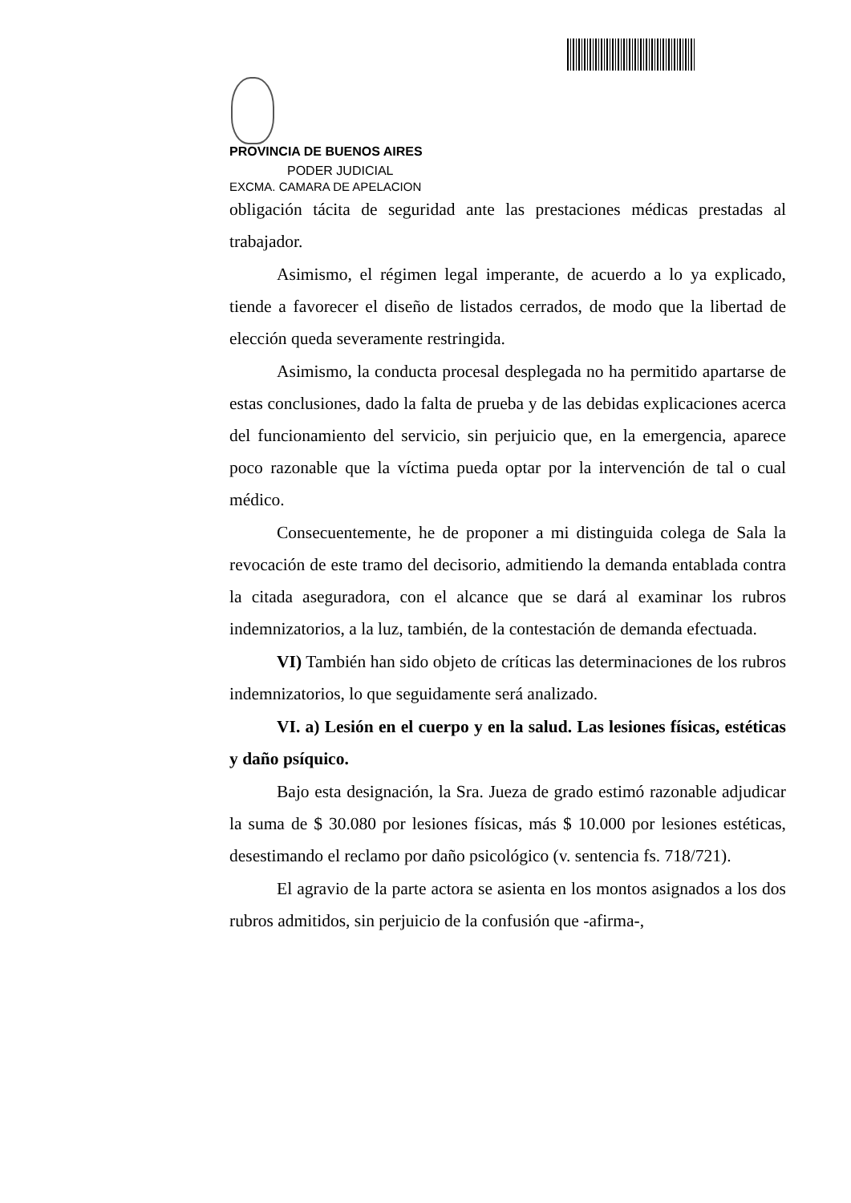PROVINCIA DE BUENOS AIRES
PODER JUDICIAL
EXCMA. CAMARA DE APELACION
obligación tácita de seguridad ante las prestaciones médicas prestadas al trabajador.
Asimismo, el régimen legal imperante, de acuerdo a lo ya explicado, tiende a favorecer el diseño de listados cerrados, de modo que la libertad de elección queda severamente restringida.
Asimismo, la conducta procesal desplegada no ha permitido apartarse de estas conclusiones, dado la falta de prueba y de las debidas explicaciones acerca del funcionamiento del servicio, sin perjuicio que, en la emergencia, aparece poco razonable que la víctima pueda optar por la intervención de tal o cual médico.
Consecuentemente, he de proponer a mi distinguida colega de Sala la revocación de este tramo del decisorio, admitiendo la demanda entablada contra la citada aseguradora, con el alcance que se dará al examinar los rubros indemnizatorios, a la luz, también, de la contestación de demanda efectuada.
VI) También han sido objeto de críticas las determinaciones de los rubros indemnizatorios, lo que seguidamente será analizado.
VI. a) Lesión en el cuerpo y en la salud. Las lesiones físicas, estéticas y daño psíquico.
Bajo esta designación, la Sra. Jueza de grado estimó razonable adjudicar la suma de $ 30.080 por lesiones físicas, más $ 10.000 por lesiones estéticas, desestimando el reclamo por daño psicológico (v. sentencia fs. 718/721).
El agravio de la parte actora se asienta en los montos asignados a los dos rubros admitidos, sin perjuicio de la confusión que -afirma-,